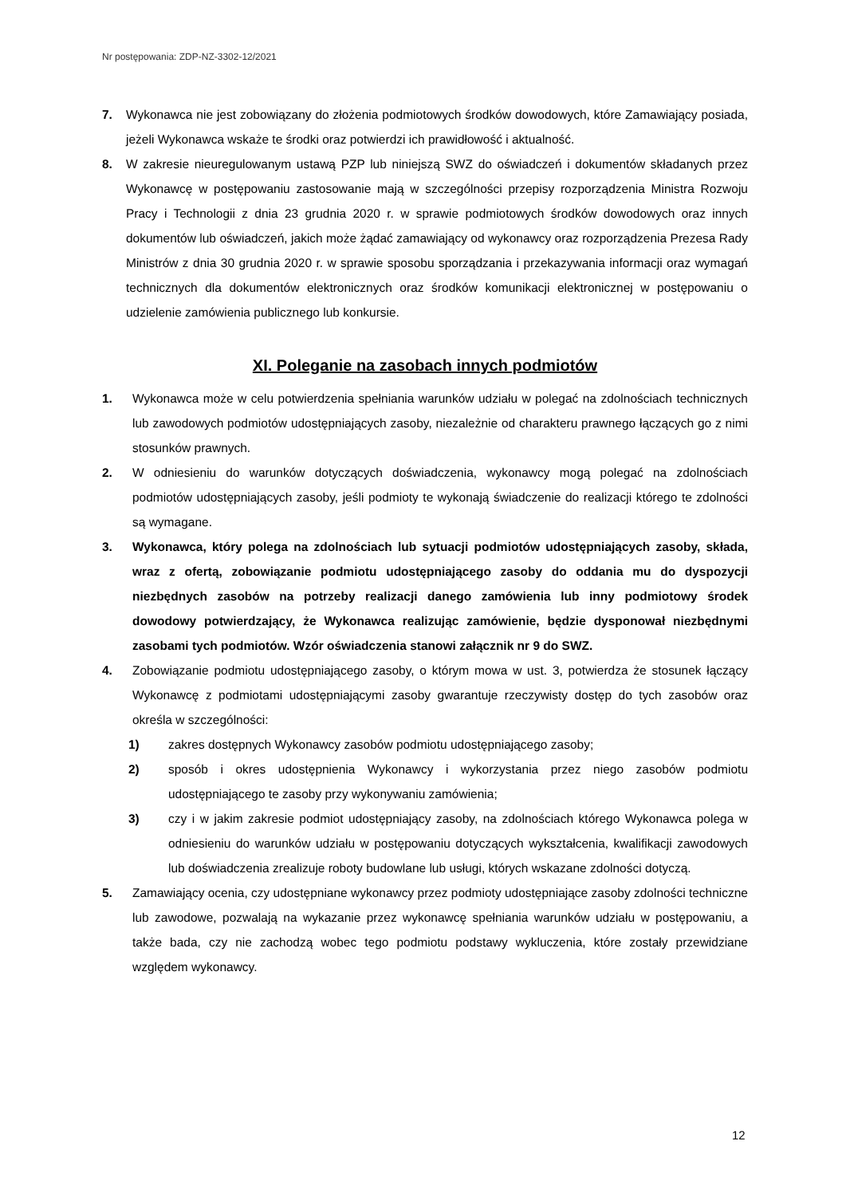Nr postępowania: ZDP-NZ-3302-12/2021
7. Wykonawca nie jest zobowiązany do złożenia podmiotowych środków dowodowych, które Zamawiający posiada, jeżeli Wykonawca wskaże te środki oraz potwierdzi ich prawidłowość i aktualność.
8. W zakresie nieuregulowanym ustawą PZP lub niniejszą SWZ do oświadczeń i dokumentów składanych przez Wykonawcę w postępowaniu zastosowanie mają w szczególności przepisy rozporządzenia Ministra Rozwoju Pracy i Technologii z dnia 23 grudnia 2020 r. w sprawie podmiotowych środków dowodowych oraz innych dokumentów lub oświadczeń, jakich może żądać zamawiający od wykonawcy oraz rozporządzenia Prezesa Rady Ministrów z dnia 30 grudnia 2020 r. w sprawie sposobu sporządzania i przekazywania informacji oraz wymagań technicznych dla dokumentów elektronicznych oraz środków komunikacji elektronicznej w postępowaniu o udzielenie zamówienia publicznego lub konkursie.
XI. Poleganie na zasobach innych podmiotów
1. Wykonawca może w celu potwierdzenia spełniania warunków udziału w polegać na zdolnościach technicznych lub zawodowych podmiotów udostępniających zasoby, niezależnie od charakteru prawnego łączących go z nimi stosunków prawnych.
2. W odniesieniu do warunków dotyczących doświadczenia, wykonawcy mogą polegać na zdolnościach podmiotów udostępniających zasoby, jeśli podmioty te wykonają świadczenie do realizacji którego te zdolności są wymagane.
3. Wykonawca, który polega na zdolnościach lub sytuacji podmiotów udostępniających zasoby, składa, wraz z ofertą, zobowiązanie podmiotu udostępniającego zasoby do oddania mu do dyspozycji niezbędnych zasobów na potrzeby realizacji danego zamówienia lub inny podmiotowy środek dowodowy potwierdzający, że Wykonawca realizując zamówienie, będzie dysponował niezbędnymi zasobami tych podmiotów. Wzór oświadczenia stanowi załącznik nr 9 do SWZ.
4. Zobowiązanie podmiotu udostępniającego zasoby, o którym mowa w ust. 3, potwierdza że stosunek łączący Wykonawcę z podmiotami udostępniającymi zasoby gwarantuje rzeczywisty dostęp do tych zasobów oraz określa w szczególności:
1) zakres dostępnych Wykonawcy zasobów podmiotu udostępniającego zasoby;
2) sposób i okres udostępnienia Wykonawcy i wykorzystania przez niego zasobów podmiotu udostępniającego te zasoby przy wykonywaniu zamówienia;
3) czy i w jakim zakresie podmiot udostępniający zasoby, na zdolnościach którego Wykonawca polega w odniesieniu do warunków udziału w postępowaniu dotyczących wykształcenia, kwalifikacji zawodowych lub doświadczenia zrealizuje roboty budowlane lub usługi, których wskazane zdolności dotyczą.
5. Zamawiający ocenia, czy udostępniane wykonawcy przez podmioty udostępniające zasoby zdolności techniczne lub zawodowe, pozwalają na wykazanie przez wykonawcę spełniania warunków udziału w postępowaniu, a także bada, czy nie zachodzą wobec tego podmiotu podstawy wykluczenia, które zostały przewidziane względem wykonawcy.
12